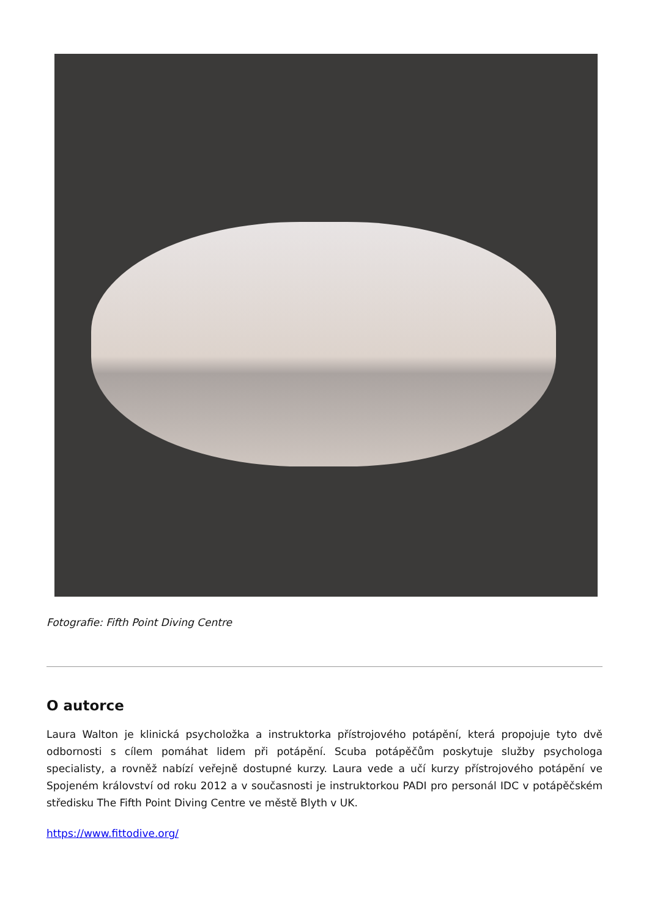Fotografie: Fifth Point Diving Centre
O autorce
Laura Walton je klinická psycholožka a instruktorka přístrojového potápění, která propojuje tyto dvě odbornosti s cílem pomáhat lidem při potápění. Scuba potápěčům poskytuje služby psychologa specialisty, a rovněž nabízí veřejně dostupné kurzy. Laura vede a učí kurzy přístrojového potápění ve Spojeném království od roku 2012 a v současnosti je instruktorkou PADI pro personál IDC v potápěčském středisku The Fifth Point Diving Centre ve městě Blyth v UK.
https://www.fittodive.org/